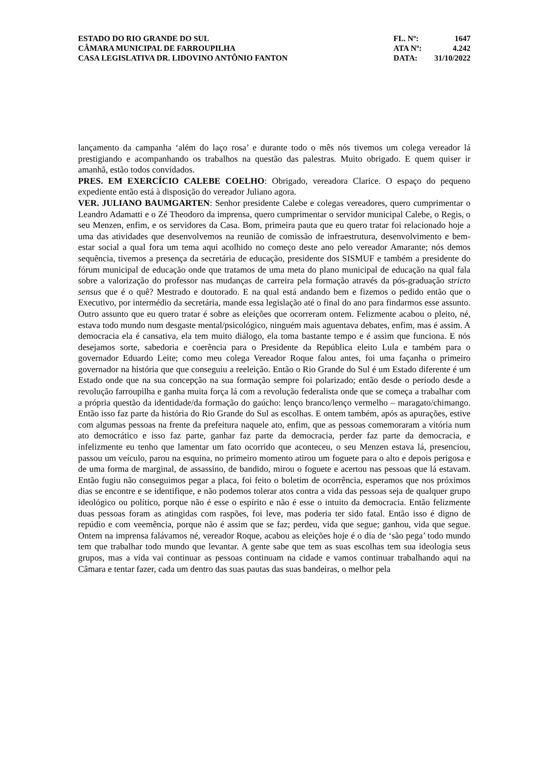ESTADO DO RIO GRANDE DO SUL
CÂMARA MUNICIPAL DE FARROUPILHA
CASA LEGISLATIVA DR. LIDOVINO ANTÔNIO FANTON
FL. Nº: 1647
ATA Nº: 4.242
DATA: 31/10/2022
lançamento da campanha ‘além do laço rosa’ e durante todo o mês nós tivemos um colega vereador lá prestigiando e acompanhando os trabalhos na questão das palestras. Muito obrigado. E quem quiser ir amanhã, estão todos convidados.
PRES. EM EXERCÍCIO CALEBE COELHO: Obrigado, vereadora Clarice. O espaço do pequeno expediente então está à disposição do vereador Juliano agora.
VER. JULIANO BAUMGARTEN: Senhor presidente Calebe e colegas vereadores, quero cumprimentar o Leandro Adamatti e o Zé Theodoro da imprensa, quero cumprimentar o servidor municipal Calebe, o Regis, o seu Menzen, enfim, e os servidores da Casa. Bom, primeira pauta que eu quero tratar foi relacionado hoje a uma das atividades que desenvolvemos na reunião de comissão de infraestrutura, desenvolvimento e bem-estar social a qual fora um tema aqui acolhido no começo deste ano pelo vereador Amarante; nós demos sequência, tivemos a presença da secretária de educação, presidente dos SISMUF e também a presidente do fórum municipal de educação onde que tratamos de uma meta do plano municipal de educação na qual fala sobre a valorização do professor nas mudanças de carreira pela formação através da pós-graduação stricto sensus que é o quê? Mestrado e doutorado. E na qual está andando bem e fizemos o pedido então que o Executivo, por intermédio da secretária, mande essa legislação até o final do ano para findarmos esse assunto. Outro assunto que eu quero tratar é sobre as eleições que ocorreram ontem. Felizmente acabou o pleito, né, estava todo mundo num desgaste mental/psicológico, ninguém mais aguentava debates, enfim, mas é assim. A democracia ela é cansativa, ela tem muito diálogo, ela toma bastante tempo e é assim que funciona. E nós desejamos sorte, sabedoria e coerência para o Presidente da República eleito Lula e também para o governador Eduardo Leite; como meu colega Vereador Roque falou antes, foi uma façanha o primeiro governador na história que que conseguiu a reeleição. Então o Rio Grande do Sul é um Estado diferente é um Estado onde que na sua concepção na sua formação sempre foi polarizado; então desde o período desde a revolução farroupilha e ganha muita força lá com a revolução federalista onde que se começa a trabalhar com a própria questão da identidade/da formação do gaúcho: lenço branco/lenço vermelho – maragato/chimango. Então isso faz parte da história do Rio Grande do Sul as escolhas. E ontem também, após as apurações, estive com algumas pessoas na frente da prefeitura naquele ato, enfim, que as pessoas comemoraram a vitória num ato democrático e isso faz parte, ganhar faz parte da democracia, perder faz parte da democracia, e infelizmente eu tenho que lamentar um fato ocorrido que aconteceu, o seu Menzen estava lá, presenciou, passou um veículo, parou na esquina, no primeiro momento atirou um foguete para o alto e depois perigosa e de uma forma de marginal, de assassino, de bandido, mirou o foguete e acertou nas pessoas que lá estavam. Então fugiu não conseguimos pegar a placa, foi feito o boletim de ocorrência, esperamos que nos próximos dias se encontre e se identifique, e não podemos tolerar atos contra a vida das pessoas seja de qualquer grupo ideológico ou político, porque não é esse o espírito e não é esse o intuito da democracia. Então felizmente duas pessoas foram as atingidas com raspões, foi leve, mas poderia ter sido fatal. Então isso é digno de repúdio e com veemência, porque não é assim que se faz; perdeu, vida que segue; ganhou, vida que segue. Ontem na imprensa falávamos né, vereador Roque, acabou as eleições hoje é o dia de ‘são pega’ todo mundo tem que trabalhar todo mundo que levantar. A gente sabe que tem as suas escolhas tem sua ideologia seus grupos, mas a vida vai continuar as pessoas continuam na cidade e vamos continuar trabalhando aqui na Câmara e tentar fazer, cada um dentro das suas pautas das suas bandeiras, o melhor pela